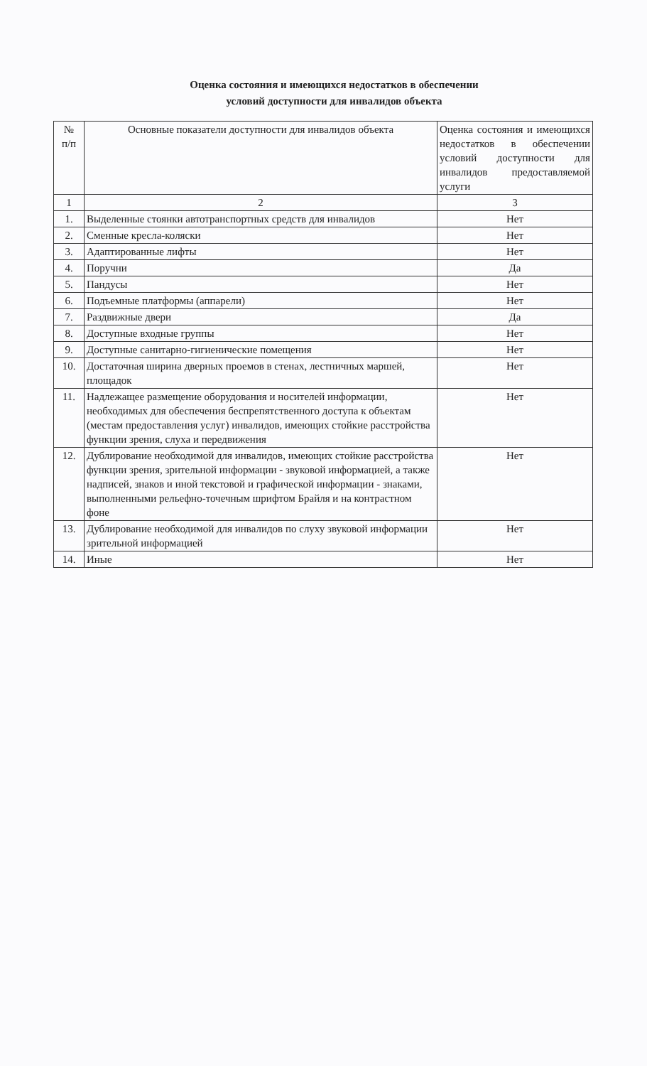Оценка состояния и имеющихся недостатков в обеспечении
условий доступности для инвалидов объекта
| № п/п | Основные показатели доступности для инвалидов объекта | Оценка состояния и имеющихся недостатков в обеспечении условий доступности для инвалидов предоставляемой услуги |
| --- | --- | --- |
| 1 | 2 | 3 |
| 1. | Выделенные стоянки автотранспортных средств для инвалидов | Нет |
| 2. | Сменные кресла-коляски | Нет |
| 3. | Адаптированные лифты | Нет |
| 4. | Поручни | Да |
| 5. | Пандусы | Нет |
| 6. | Подъемные платформы (аппарели) | Нет |
| 7. | Раздвижные двери | Да |
| 8. | Доступные входные группы | Нет |
| 9. | Доступные санитарно-гигиенические помещения | Нет |
| 10. | Достаточная ширина дверных проемов в стенах, лестничных маршей, площадок | Нет |
| 11. | Надлежащее размещение оборудования и носителей информации, необходимых для обеспечения беспрепятственного доступа к объектам (местам предоставления услуг) инвалидов, имеющих стойкие расстройства функции зрения, слуха и передвижения | Нет |
| 12. | Дублирование необходимой для инвалидов, имеющих стойкие расстройства функции зрения, зрительной информации - звуковой информацией, а также надписей, знаков и иной текстовой и графической информации - знаками, выполненными рельефно-точечным шрифтом Брайля и на контрастном фоне | Нет |
| 13. | Дублирование необходимой для инвалидов по слуху звуковой информации зрительной информацией | Нет |
| 14. | Иные | Нет |